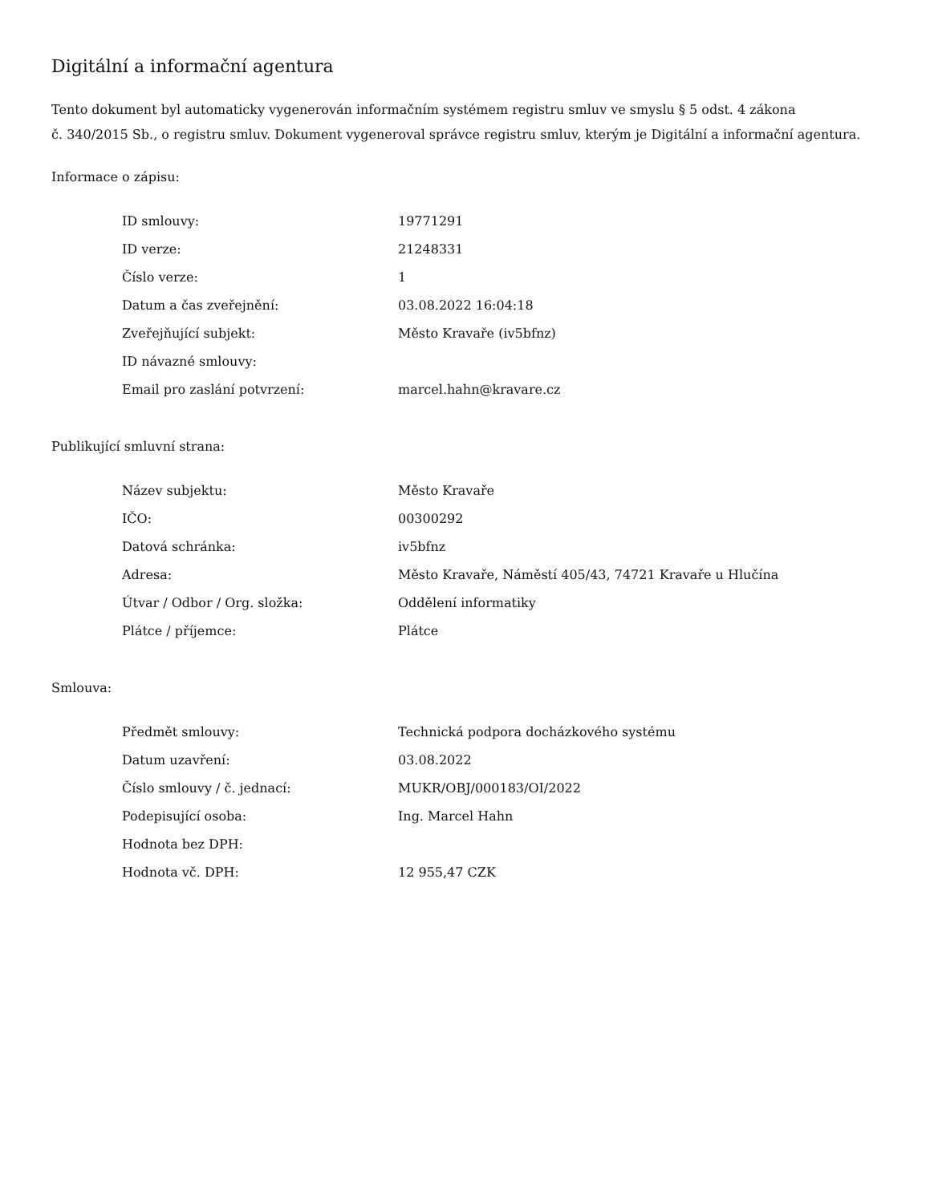Digitální a informační agentura
Tento dokument byl automaticky vygenerován informačním systémem registru smluv ve smyslu § 5 odst. 4 zákona
č. 340/2015 Sb., o registru smluv. Dokument vygeneroval správce registru smluv, kterým je Digitální a informační agentura.
Informace o zápisu:
| ID smlouvy: | 19771291 |
| ID verze: | 21248331 |
| Číslo verze: | 1 |
| Datum a čas zveřejnění: | 03.08.2022 16:04:18 |
| Zveřejňující subjekt: | Město Kravaře (iv5bfnz) |
| ID návazné smlouvy: | |
| Email pro zaslání potvrzení: | marcel.hahn@kravare.cz |
Publikující smluvní strana:
| Název subjektu: | Město Kravaře |
| IČO: | 00300292 |
| Datová schránka: | iv5bfnz |
| Adresa: | Město Kravaře, Náměstí 405/43, 74721 Kravaře u Hlučína |
| Útvar / Odbor / Org. složka: | Oddělení informatiky |
| Plátce / příjemce: | Plátce |
Smlouva:
| Předmět smlouvy: | Technická podpora docházkového systému |
| Datum uzavření: | 03.08.2022 |
| Číslo smlouvy / č. jednací: | MUKR/OBJ/000183/OI/2022 |
| Podepisující osoba: | Ing. Marcel Hahn |
| Hodnota bez DPH: | |
| Hodnota vč. DPH: | 12 955,47 CZK |